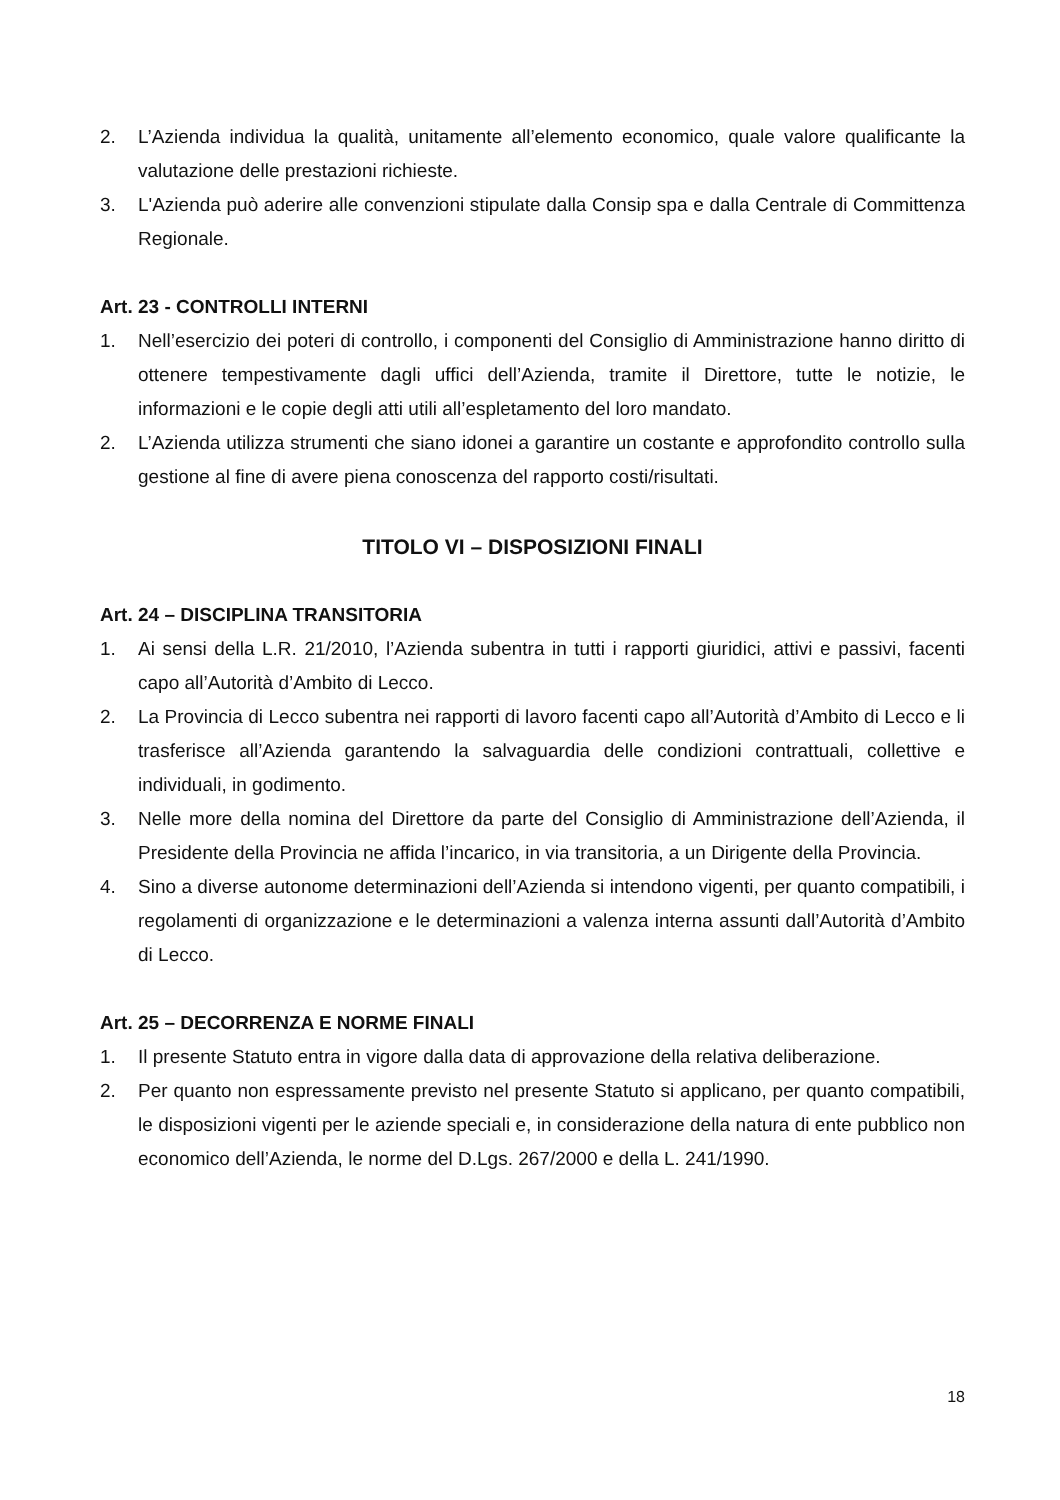2. L’Azienda individua la qualità, unitamente all’elemento economico, quale valore qualificante la valutazione delle prestazioni richieste.
3. L'Azienda può aderire alle convenzioni stipulate dalla Consip spa e dalla Centrale di Committenza Regionale.
Art. 23 - CONTROLLI INTERNI
1. Nell’esercizio dei poteri di controllo, i componenti del Consiglio di Amministrazione hanno diritto di ottenere tempestivamente dagli uffici dell’Azienda, tramite il Direttore, tutte le notizie, le informazioni e le copie degli atti utili all’espletamento del loro mandato.
2. L’Azienda utilizza strumenti che siano idonei a garantire un costante e approfondito controllo sulla gestione al fine di avere piena conoscenza del rapporto costi/risultati.
TITOLO VI – DISPOSIZIONI FINALI
Art. 24 – DISCIPLINA TRANSITORIA
1. Ai sensi della L.R. 21/2010, l’Azienda subentra in tutti i rapporti giuridici, attivi e passivi, facenti capo all’Autorità d’Ambito di Lecco.
2. La Provincia di Lecco subentra nei rapporti di lavoro facenti capo all’Autorità d’Ambito di Lecco e li trasferisce all’Azienda garantendo la salvaguardia delle condizioni contrattuali, collettive e individuali, in godimento.
3. Nelle more della nomina del Direttore da parte del Consiglio di Amministrazione dell’Azienda, il Presidente della Provincia ne affida l’incarico, in via transitoria, a un Dirigente della Provincia.
4. Sino a diverse autonome determinazioni dell’Azienda si intendono vigenti, per quanto compatibili, i regolamenti di organizzazione e le determinazioni a valenza interna assunti dall’Autorità d’Ambito di Lecco.
Art. 25 – DECORRENZA E NORME FINALI
1. Il presente Statuto entra in vigore dalla data di approvazione della relativa deliberazione.
2. Per quanto non espressamente previsto nel presente Statuto si applicano, per quanto compatibili, le disposizioni vigenti per le aziende speciali e, in considerazione della natura di ente pubblico non economico dell’Azienda, le norme del D.Lgs. 267/2000 e della L. 241/1990.
18